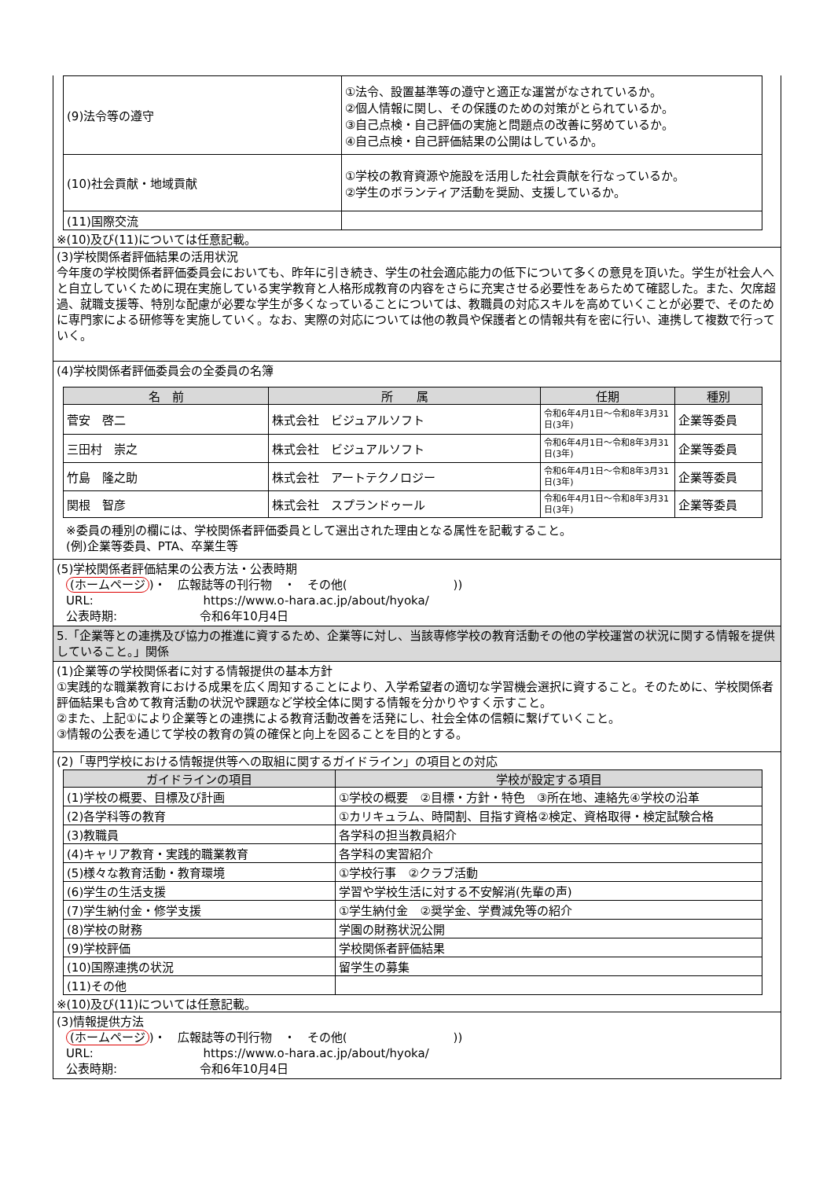| (9)法令等の遵守 | ①法令、設置基準等の遵守と適正な運営がなされているか。 ②個人情報に関し、その保護のための対策がとられているか。 ③自己点検・自己評価の実施と問題点の改善に努めているか。 ④自己点検・自己評価結果の公開はしているか。 |
| (10)社会貢献・地域貢献 | ①学校の教育資源や施設を活用した社会貢献を行なっているか。 ②学生のボランティア活動を奨励、支援しているか。 |
| (11)国際交流 | |
※(10)及び(11)については任意記載。
(3)学校関係者評価結果の活用状況
今年度の学校関係者評価委員会においても、昨年に引き続き、学生の社会適応能力の低下について多くの意見を頂いた。学生が社会人へと自立していくために現在実施している実学教育と人格形成教育の内容をさらに充実させる必要性をあらためて確認した。また、欠席超過、就職支援等、特別な配慮が必要な学生が多くなっていることについては、教職員の対応スキルを高めていくことが必要で、そのために専門家による研修等を実施していく。なお、実際の対応については他の教員や保護者との情報共有を密に行い、連携して複数で行っていく。
(4)学校関係者評価委員会の全委員の名簿
| 名 前 | 所 属 | 任期 | 種別 |
| --- | --- | --- | --- |
| 菅安 啓二 | 株式会社 ビジュアルソフト | 令和6年4月1日～令和8年3月31日(3年) | 企業等委員 |
| 三田村 崇之 | 株式会社 ビジュアルソフト | 令和6年4月1日～令和8年3月31日(3年) | 企業等委員 |
| 竹島 隆之助 | 株式会社 アートテクノロジー | 令和6年4月1日～令和8年3月31日(3年) | 企業等委員 |
| 関根 智彦 | 株式会社 スプランドゥール | 令和6年4月1日～令和8年3月31日(3年) | 企業等委員 |
※委員の種別の欄には、学校関係者評価委員として選出された理由となる属性を記載すること。
(例)企業等委員、PTA、卒業生等
(5)学校関係者評価結果の公表方法・公表時期
(ホームページ)・　広報誌等の刊行物　・　その他(　　　　　　　　　))
URL:　　　　　　　　　 https://www.o-hara.ac.jp/about/hyoka/
公表時期:　　　　　　　令和6年10月4日
5.「企業等との連携及び協力の推進に資するため、企業等に対し、当該専修学校の教育活動その他の学校運営の状況に関する情報を提供していること。」関係
(1)企業等の学校関係者に対する情報提供の基本方針
①実践的な職業教育における成果を広く周知することにより、入学希望者の適切な学習機会選択に資すること。そのために、学校関係者評価結果も含めて教育活動の状況や課題など学校全体に関する情報を分かりやすく示すこと。
②また、上記①により企業等との連携による教育活動改善を活発にし、社会全体の信頼に繋げていくこと。
③情報の公表を通じて学校の教育の質の確保と向上を図ることを目的とする。
(2)「専門学校における情報提供等への取組に関するガイドライン」の項目との対応
| ガイドラインの項目 | 学校が設定する項目 |
| --- | --- |
| (1)学校の概要、目標及び計画 | ①学校の概要 ②目標・方針・特色 ③所在地、連絡先④学校の沿革 |
| (2)各学科等の教育 | ①カリキュラム、時間割、目指す資格②検定、資格取得・検定試験合格 |
| (3)教職員 | 各学科の担当教員紹介 |
| (4)キャリア教育・実践的職業教育 | 各学科の実習紹介 |
| (5)様々な教育活動・教育環境 | ①学校行事 ②クラブ活動 |
| (6)学生の生活支援 | 学習や学校生活に対する不安解消(先輩の声) |
| (7)学生納付金・修学支援 | ①学生納付金 ②奨学金、学費減免等の紹介 |
| (8)学校の財務 | 学園の財務状況公開 |
| (9)学校評価 | 学校関係者評価結果 |
| (10)国際連携の状況 | 留学生の募集 |
| (11)その他 | |
※(10)及び(11)については任意記載。
(3)情報提供方法
(ホームページ)・　広報誌等の刊行物　・　その他(　　　　　　　　　))
URL:　　　　　　　　　 https://www.o-hara.ac.jp/about/hyoka/
公表時期:　　　　　　　令和6年10月4日